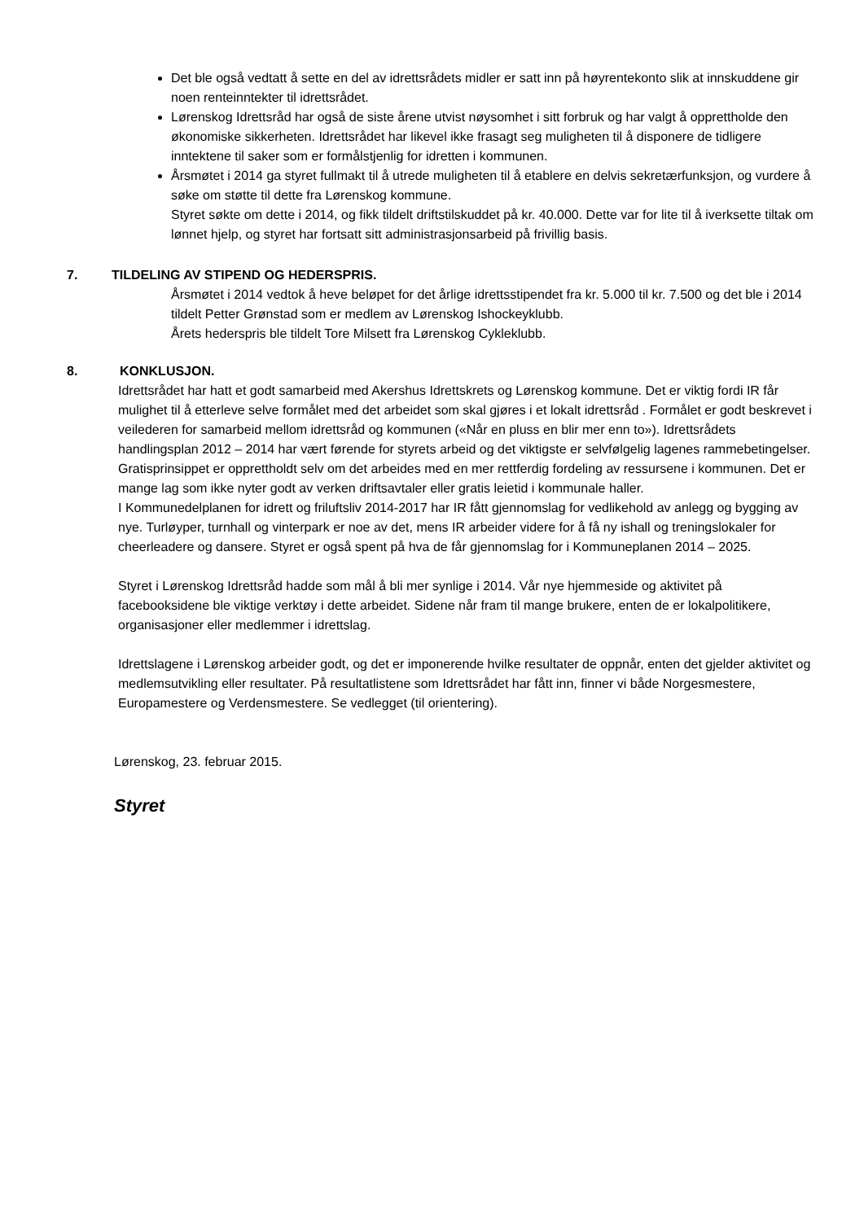Det ble også vedtatt å sette en del av idrettsrådets midler er satt inn på høyrentekonto slik at innskuddene gir noen renteinntekter til idrettsrådet.
Lørenskog Idrettsråd har også de siste årene utvist nøysomhet i sitt forbruk og har valgt å opprettholde den økonomiske sikkerheten. Idrettsrådet har likevel ikke frasagt seg muligheten til å disponere de tidligere inntektene til saker som er formålstjenlig for idretten i kommunen.
Årsmøtet i 2014 ga styret fullmakt til å utrede muligheten til å etablere en delvis sekretærfunksjon, og vurdere å søke om støtte til dette fra Lørenskog kommune.
Styret søkte om dette i 2014, og fikk tildelt driftstilskuddet på kr. 40.000. Dette var for lite til å iverksette tiltak om lønnet hjelp, og styret har fortsatt sitt administrasjonsarbeid på frivillig basis.
7. TILDELING AV STIPEND OG HEDERSPRIS.
Årsmøtet i 2014 vedtok å heve beløpet for det årlige idrettsstipendet fra kr. 5.000 til kr. 7.500 og det ble i 2014 tildelt Petter Grønstad som er medlem av Lørenskog Ishockeyklubb.
Årets hederspris ble tildelt Tore Milsett fra Lørenskog Cykleklubb.
8. KONKLUSJON.
Idrettsrådet har hatt et godt samarbeid med Akershus Idrettskrets og Lørenskog kommune. Det er viktig fordi IR får mulighet til å etterleve selve formålet med det arbeidet som skal gjøres i et lokalt idrettsråd . Formålet er godt beskrevet i veilederen for samarbeid mellom idrettsråd og kommunen («Når en pluss en blir mer enn to»). Idrettsrådets handlingsplan 2012 – 2014 har vært førende for styrets arbeid og det viktigste er selvfølgelig lagenes rammebetingelser. Gratisprinsippet er opprettholdt selv om det arbeides med en mer rettferdig fordeling av ressursene i kommunen. Det er mange lag som ikke nyter godt av verken driftsavtaler eller gratis leietid i kommunale haller.
I Kommunedelplanen for idrett og friluftsliv 2014-2017 har IR fått gjennomslag for vedlikehold av anlegg og bygging av nye. Turløyper, turnhall og vinterpark er noe av det, mens IR arbeider videre for å få ny ishall og treningslokaler for cheerleadere og dansere. Styret er også spent på hva de får gjennomslag for i Kommuneplanen 2014 – 2025.
Styret i Lørenskog Idrettsråd hadde som mål å bli mer synlige i 2014. Vår nye hjemmeside og aktivitet på facebooksidene ble viktige verktøy i dette arbeidet. Sidene når fram til mange brukere, enten de er lokalpolitikere, organisasjoner eller medlemmer i idrettslag.
Idrettslagene i Lørenskog arbeider godt, og det er imponerende hvilke resultater de oppnår, enten det gjelder aktivitet og medlemsutvikling eller resultater. På resultatlistene som Idrettsrådet har fått inn, finner vi både Norgesmestere, Europamestere og Verdensmestere. Se vedlegget (til orientering).
Lørenskog, 23. februar 2015.
Styret